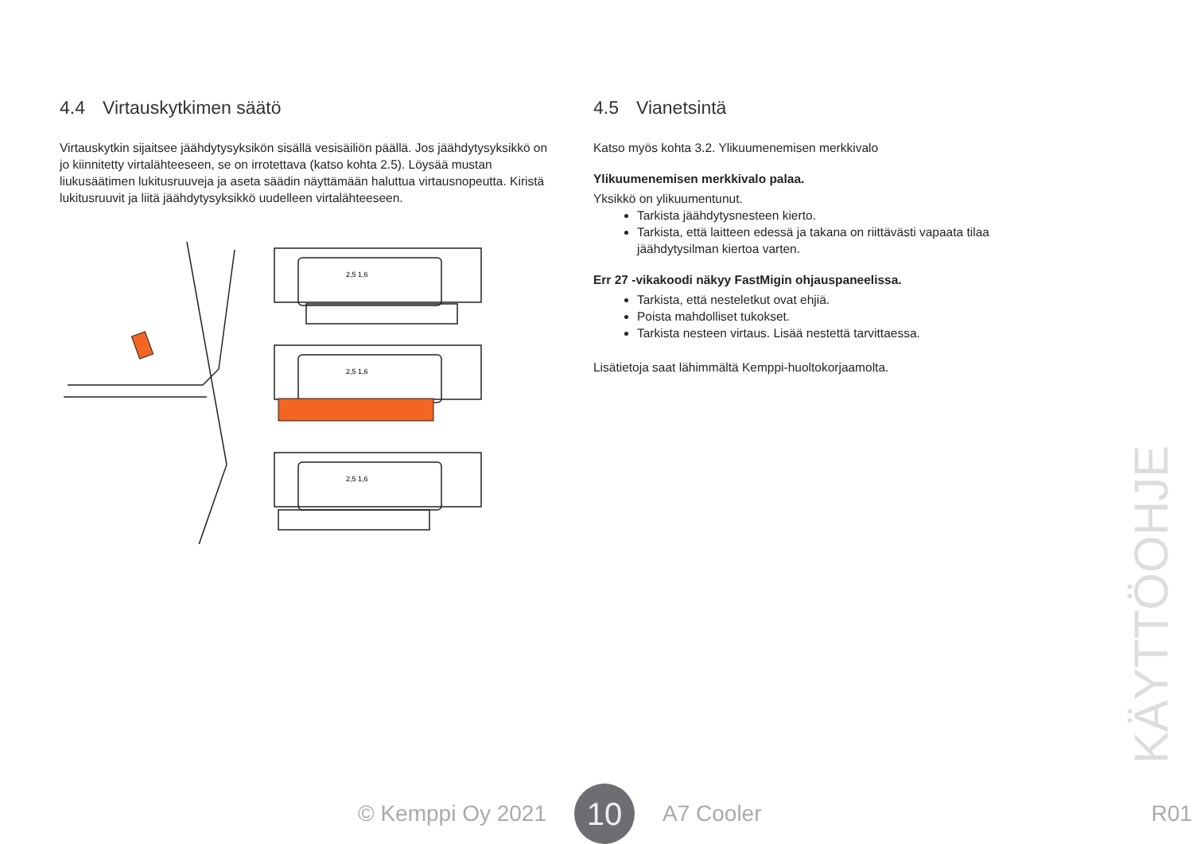4.4 Virtauskytkimen säätö
Virtauskytkin sijaitsee jäähdytysyksikön sisällä vesisäiliön päällä. Jos jäähdytysyksikkö on jo kiinnitetty virtalähteeseen, se on irrotettava (katso kohta 2.5). Löysää mustan liukusäätimen lukitusruuveja ja aseta säädin näyttämään haluttua virtausnopeutta. Kiristä lukitusruuvit ja liitä jäähdytysyksikkö uudelleen virtalähteeseen.
2,5 1,6
2,5 1,6
2,5 1,6
4.5 Vianetsintä
Katso myös kohta 3.2. Ylikuumenemisen merkkivalo
Ylikuumenemisen merkkivalo palaa.
Yksikkö on ylikuumentunut.
Tarkista jäähdytysnesteen kierto.
Tarkista, että laitteen edessä ja takana on riittävästi vapaata tilaa jäähdytysilman kiertoa varten.
Err 27 -vikakoodi näkyy FastMigin ohjauspaneelissa.
Tarkista, että nesteletkut ovat ehjiä.
Poista mahdolliset tukokset.
Tarkista nesteen virtaus. Lisää nestettä tarvittaessa.
Lisätietoja saat lähimmältä Kemppi-huoltokorjaamolta.
KÄYTTÖOHJE
© Kemppi Oy 2021
10
A7 Cooler R01